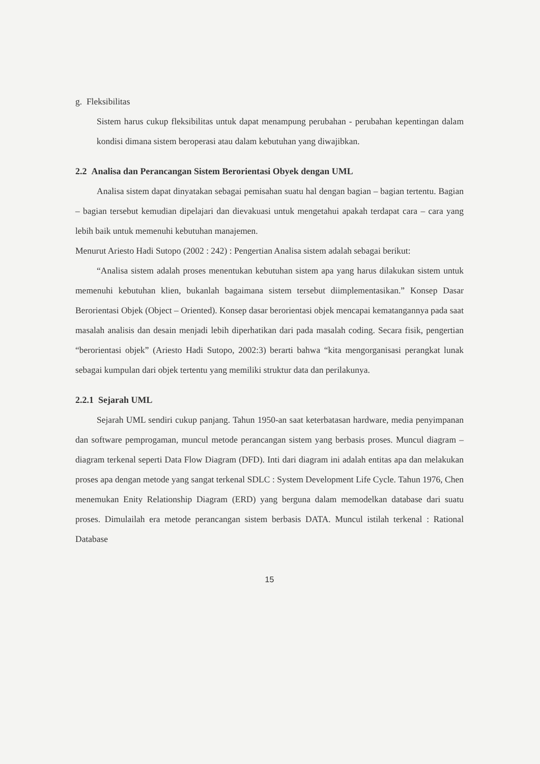g. Fleksibilitas
Sistem harus cukup fleksibilitas untuk dapat menampung perubahan - perubahan kepentingan dalam kondisi dimana sistem beroperasi atau dalam kebutuhan yang diwajibkan.
2.2 Analisa dan Perancangan Sistem Berorientasi Obyek dengan UML
Analisa sistem dapat dinyatakan sebagai pemisahan suatu hal dengan bagian – bagian tertentu. Bagian – bagian tersebut kemudian dipelajari dan dievakuasi untuk mengetahui apakah terdapat cara – cara yang lebih baik untuk memenuhi kebutuhan manajemen.
Menurut Ariesto Hadi Sutopo (2002 : 242) : Pengertian Analisa sistem adalah sebagai berikut:
“Analisa sistem adalah proses menentukan kebutuhan sistem apa yang harus dilakukan sistem untuk memenuhi kebutuhan klien, bukanlah bagaimana sistem tersebut diimplementasikan.” Konsep Dasar Berorientasi Objek (Object – Oriented). Konsep dasar berorientasi objek mencapai kematangannya pada saat masalah analisis dan desain menjadi lebih diperhatikan dari pada masalah coding. Secara fisik, pengertian “berorientasi objek” (Ariesto Hadi Sutopo, 2002:3) berarti bahwa “kita mengorganisasi perangkat lunak sebagai kumpulan dari objek tertentu yang memiliki struktur data dan perilakunya.
2.2.1 Sejarah UML
Sejarah UML sendiri cukup panjang. Tahun 1950-an saat keterbatasan hardware, media penyimpanan dan software pemprogaman, muncul metode perancangan sistem yang berbasis proses. Muncul diagram – diagram terkenal seperti Data Flow Diagram (DFD). Inti dari diagram ini adalah entitas apa dan melakukan proses apa dengan metode yang sangat terkenal SDLC : System Development Life Cycle. Tahun 1976, Chen menemukan Enity Relationship Diagram (ERD) yang berguna dalam memodelkan database dari suatu proses. Dimulailah era metode perancangan sistem berbasis DATA. Muncul istilah terkenal : Rational Database
15